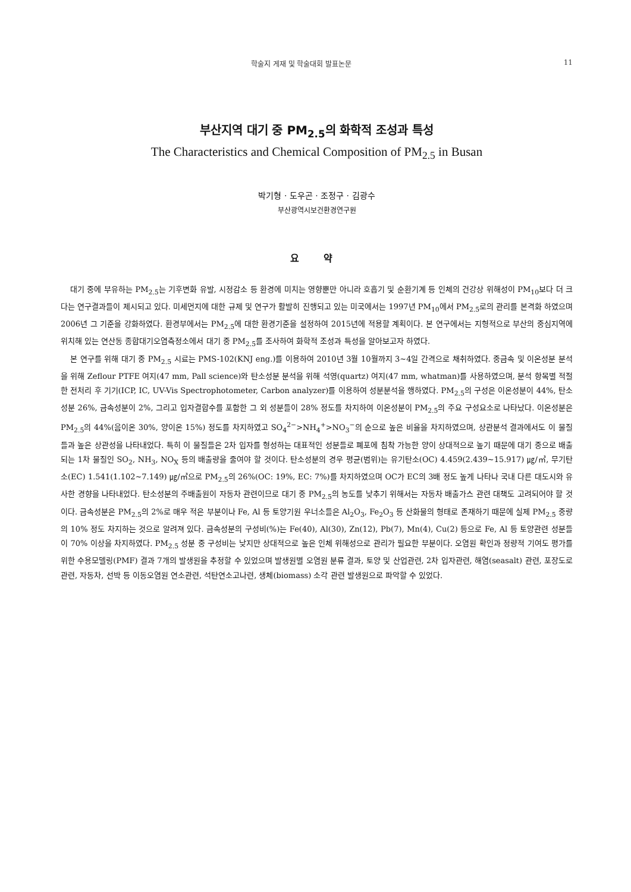학술지 게재 및 학술대회 발표논문 11
부산지역 대기 중 PM<sub>2.5</sub>의 화학적 조성과 특성
The Characteristics and Chemical Composition of PM<sub>2.5</sub> in Busan
박기형 · 도우곤 · 조정구 · 김광수
부산광역시보건환경연구원
요 약
대기 중에 부유하는 PM<sub>2.5</sub>는 기후변화 유발, 시정감소 등 환경에 미치는 영향뿐만 아니라 호흡기 및 순환기계 등 인체의 건강상 위해성이 PM<sub>10</sub>보다 더 크다는 연구결과들이 제시되고 있다. 미세먼지에 대한 규제 및 연구가 활발히 진행되고 있는 미국에서는 1997년 PM<sub>10</sub>에서 PM<sub>2.5</sub>로의 관리를 본격화 하였으며 2006년 그 기준을 강화하였다. 환경부에서는 PM<sub>2.5</sub>에 대한 환경기준을 설정하여 2015년에 적용할 계획이다. 본 연구에서는 지형적으로 부산의 중심지역에 위치해 있는 연산동 종합대기오염측정소에서 대기 중 PM<sub>2.5</sub>를 조사하여 화학적 조성과 특성을 알아보고자 하였다.
본 연구를 위해 대기 중 PM<sub>2.5</sub> 시료는 PMS-102(KNJ eng.)를 이용하여 2010년 3월 10월까지 3~4일 간격으로 채취하였다. 중금속 및 이온성분 분석을 위해 Zeflour PTFE 여지(47 mm, Pall science)와 탄소성분 분석을 위해 석영(quartz) 여지(47 mm, whatman)를 사용하였으며, 분석 항목별 적절한 전처리 후 기기(ICP, IC, UV-Vis Spectrophotometer, Carbon analyzer)를 이용하여 성분분석을 행하였다. PM<sub>2.5</sub>의 구성은 이온성분이 44%, 탄소성분 26%, 금속성분이 2%, 그리고 입자결합수를 포함한 그 외 성분들이 28% 정도를 차지하여 이온성분이 PM<sub>2.5</sub>의 주요 구성요소로 나타났다. 이온성분은 PM<sub>2.5</sub>의 44%(음이온 30%, 양이온 15%) 정도를 차지하였고 SO<sub>4</sub><sup>2−</sup>>NH<sub>4</sub><sup>+</sup>>NO<sub>3</sub><sup>−</sup>의 순으로 높은 비율을 차지하였으며, 상관분석 결과에서도 이 물질들과 높은 상관성을 나타내었다. 특히 이 물질들은 2차 입자를 형성하는 대표적인 성분들로 폐포에 침착 가능한 양이 상대적으로 높기 때문에 대기 중으로 배출되는 1차 물질인 SO<sub>2</sub>, NH<sub>3</sub>, NO<sub>X</sub> 등의 배출량을 줄여야 할 것이다. 탄소성분의 경우 평균(범위)는 유기탄소(OC) 4.459(2.439~15.917) ㎍/㎥, 무기탄소(EC) 1.541(1.102~7.149) ㎍/㎥으로 PM<sub>2.5</sub>의 26%(OC: 19%, EC: 7%)를 차지하였으며 OC가 EC의 3배 정도 높게 나타나 국내 다른 대도시와 유사한 경향을 나타내었다. 탄소성분의 주배출원이 자동차 관련이므로 대기 중 PM<sub>2.5</sub>의 농도를 낮추기 위해서는 자동차 배출가스 관련 대책도 고려되어야 할 것이다. 금속성분은 PM<sub>2.5</sub>의 2%로 매우 적은 부분이나 Fe, Al 등 토양기원 우너소들은 Al<sub>2</sub>O<sub>3</sub>, Fe<sub>2</sub>O<sub>3</sub> 등 산화물의 형태로 존재하기 때문에 실제 PM<sub>2.5</sub> 중량의 10% 정도 차지하는 것으로 알려져 있다. 금속성분의 구성비(%)는 Fe(40), Al(30), Zn(12), Pb(7), Mn(4), Cu(2) 등으로 Fe, Al 등 토양관련 성분들이 70% 이상을 차지하였다. PM<sub>2.5</sub> 성분 중 구성비는 낮지만 상대적으로 높은 인체 위해성으로 관리가 필요한 부분이다. 오염원 확인과 정량적 기여도 평가를 위한 수용모델링(PMF) 결과 7개의 발생원을 추정할 수 있었으며 발생원별 오염원 분류 결과, 토양 및 산업관련, 2차 입자관련, 해염(seasalt) 관련, 포장도로 관련, 자동차, 선박 등 이동오염원 연소관련, 석탄연소고나련, 생체(biomass) 소각 관련 발생원으로 파악할 수 있었다.